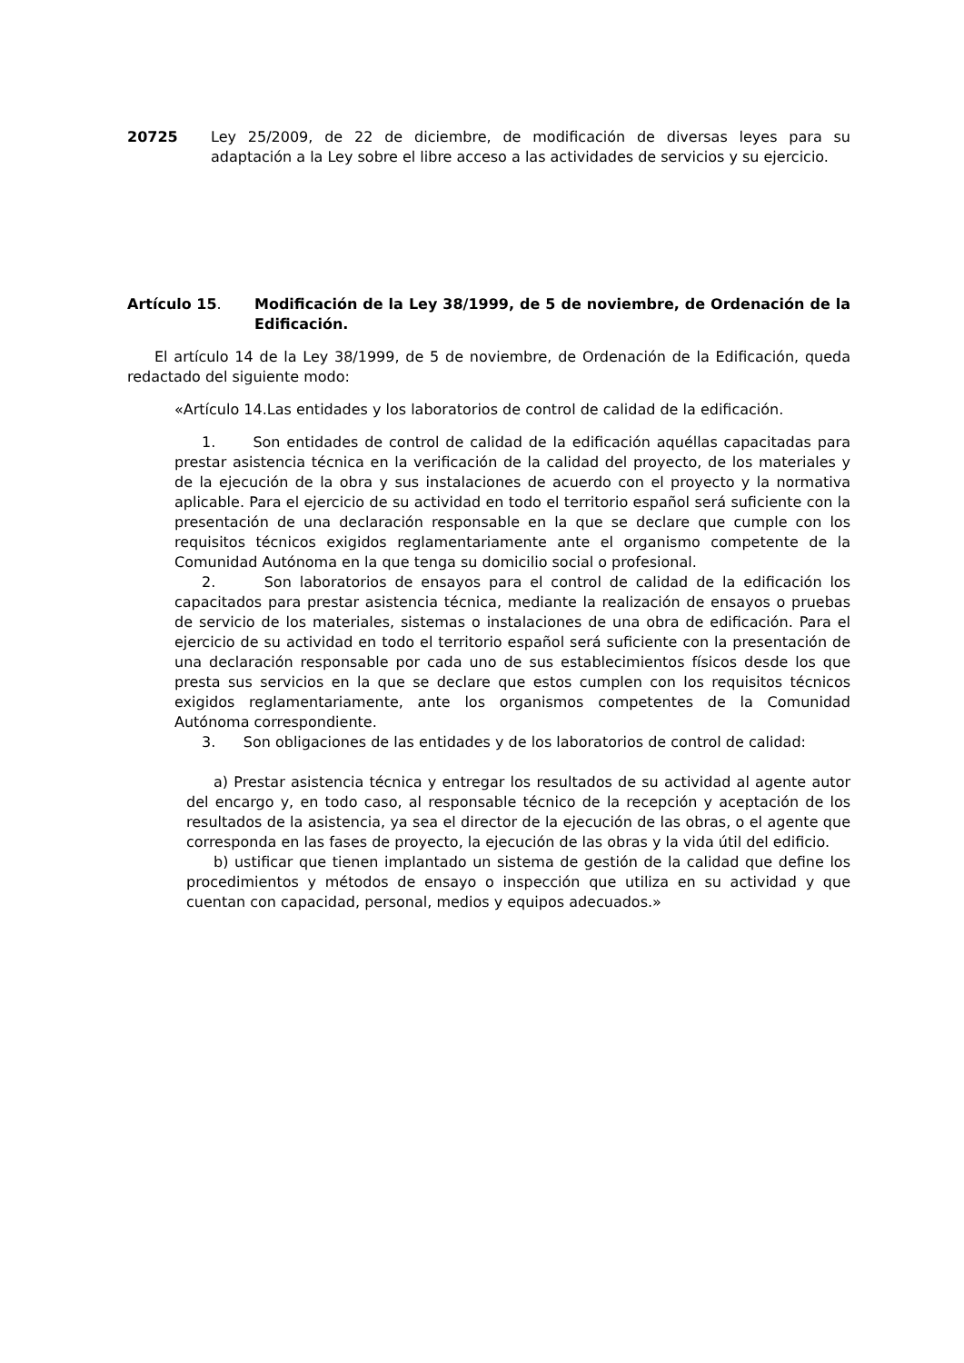20725 Ley 25/2009, de 22 de diciembre, de modificación de diversas leyes para su adaptación a la Ley sobre el libre acceso a las actividades de servicios y su ejercicio.
Artículo 15. Modificación de la Ley 38/1999, de 5 de noviembre, de Ordenación de la Edificación.
El artículo 14 de la Ley 38/1999, de 5 de noviembre, de Ordenación de la Edificación, queda redactado del siguiente modo:
«Artículo 14.Las entidades y los laboratorios de control de calidad de la edificación.
1. Son entidades de control de calidad de la edificación aquéllas capacitadas para prestar asistencia técnica en la verificación de la calidad del proyecto, de los materiales y de la ejecución de la obra y sus instalaciones de acuerdo con el proyecto y la normativa aplicable. Para el ejercicio de su actividad en todo el territorio español será suficiente con la presentación de una declaración responsable en la que se declare que cumple con los requisitos técnicos exigidos reglamentariamente ante el organismo competente de la Comunidad Autónoma en la que tenga su domicilio social o profesional.
2. Son laboratorios de ensayos para el control de calidad de la edificación los capacitados para prestar asistencia técnica, mediante la realización de ensayos o pruebas de servicio de los materiales, sistemas o instalaciones de una obra de edificación. Para el ejercicio de su actividad en todo el territorio español será suficiente con la presentación de una declaración responsable por cada uno de sus establecimientos físicos desde los que presta sus servicios en la que se declare que estos cumplen con los requisitos técnicos exigidos reglamentariamente, ante los organismos competentes de la Comunidad Autónoma correspondiente.
3. Son obligaciones de las entidades y de los laboratorios de control de calidad:
a) Prestar asistencia técnica y entregar los resultados de su actividad al agente autor del encargo y, en todo caso, al responsable técnico de la recepción y aceptación de los resultados de la asistencia, ya sea el director de la ejecución de las obras, o el agente que corresponda en las fases de proyecto, la ejecución de las obras y la vida útil del edificio.
b) ustificar que tienen implantado un sistema de gestión de la calidad que define los procedimientos y métodos de ensayo o inspección que utiliza en su actividad y que cuentan con capacidad, personal, medios y equipos adecuados.»